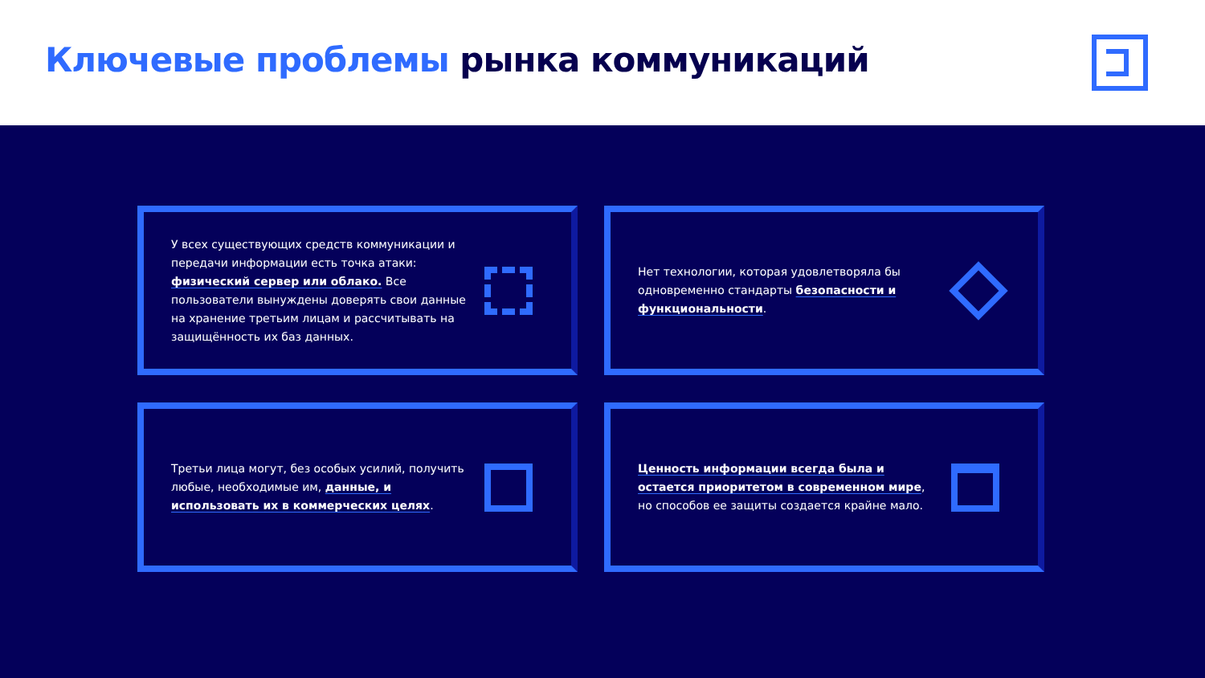Ключевые проблемы рынка коммуникаций
У всех существующих средств коммуникации и передачи информации есть точка атаки: физический сервер или облако. Все пользователи вынуждены доверять свои данные на хранение третьим лицам и рассчитывать на защищённость их баз данных.
Нет технологии, которая удовлетворяла бы одновременно стандарты безопасности и функциональности.
Третьи лица могут, без особых усилий, получить любые, необходимые им, данные, и использовать их в коммерческих целях.
Ценность информации всегда была и остается приоритетом в современном мире, но способов ее защиты создается крайне мало.